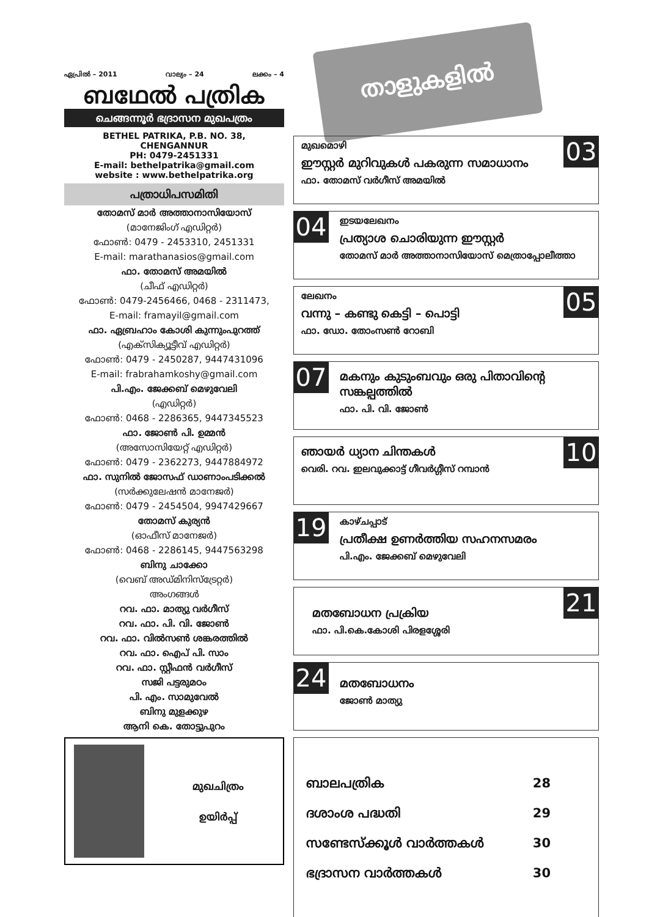ഏപ്രിൽ – 2011 വാല്യം – 24 ലക്കം – 4
ബഥേൽ പത്രിക
ചെങ്ങന്നൂർ ഭദ്രാസന മുഖപത്രം
BETHEL PATRIKA, P.B. NO. 38,
CHENGANNUR
PH: 0479-2451331
E-mail: bethelpatrika@gmail.com
website : www.bethelpatrika.org
പത്രാധിപസമിതി
തോമസ് മാർ അത്താനാസിയോസ്
(മാനേജിംഗ് എഡിറ്റർ)
ഫോൺ: 0479 - 2453310, 2451331
E-mail: marathanasios@gmail.com
ഫാ. തോമസ് അമയിൽ
(ചീഫ് എഡിറ്റർ)
ഫോൺ: 0479-2456466, 0468 - 2311473,
E-mail: framayil@gmail.com
ഫാ. ഏബ്രഹാം കോശി കുന്നുംപുറത്ത്
(എക്സിക്യൂട്ടീവ് എഡിറ്റർ)
ഫോൺ: 0479 - 2450287, 9447431096
E-mail: frabrahamkoshy@gmail.com
പി.എം. ജേക്കബ് മെഴുവേലി
(എഡിറ്റർ)
ഫോൺ: 0468 - 2286365, 9447345523
ഫാ. ജോൺ പി. ഉമ്മൻ
(അസോസിയേറ്റ് എഡിറ്റർ)
ഫോൺ: 0479 - 2362273, 9447884972
ഫാ. സുനിൽ ജോസഫ് ഡാണാംപടിക്കൽ
(സർക്കുലേഷൻ മാനേജർ)
ഫോൺ: 0479 - 2454504, 9947429667
തോമസ് കുര്യൻ
(ഓഫീസ് മാനേജർ)
ഫോൺ: 0468 - 2286145, 9447563298
ബിനു ചാക്കോ
(വെബ് അഡ്മിനിസ്ട്രേറ്റർ)
അംഗങ്ങൾ
റവ. ഫാ. മാത്യു വർഗീസ്
റവ. ഫാ. പി. വി. ജോൺ
റവ. ഫാ. വിൽസൺ ശങ്കരത്തിൽ
റവ. ഫാ. ഐപ് പി. സാം
റവ. ഫാ. സ്റ്റീഫൻ വർഗീസ്
സജി പട്ടരുമഠം
പി. എം. സാമുവേൽ
ബിനു മുളക്കുഴ
ആനി കെ. തോട്ടുപുറം
മുഖചിത്രം
ഉയിർപ്പ്
താളുകളിൽ
03
മുഖമൊഴി
ഈസ്റ്റർ മുറിവുകൾ പകരുന്ന സമാധാനം
ഫാ. തോമസ് വർഗീസ് അമയിൽ
04
ഇടയലേഖനം
പ്രത്യാശ ചൊരിയുന്ന ഈസ്റ്റർ
തോമസ് മാർ അത്താനാസിയോസ് മെത്രാപ്പോലീത്താ
05
ലേഖനം
വന്നു – കണ്ടു കെട്ടി – പൊട്ടി
ഫാ. ഡോ. തോംസൺ റോബി
07
മകനും കുടുംബവും ഒരു പിതാവിന്റെ സങ്കല്പത്തിൽ
ഫാ. പി. വി. ജോൺ
10
ഞായർ ധ്യാന ചിന്തകൾ
വെരി. റവ. ഇലവുക്കാട്ട് ഗീവർഗ്ഗീസ് റമ്പാൻ
19
കാഴ്ചപ്പാട്
പ്രതീക്ഷ ഉണർത്തിയ സഹനസമരം
പി.എം. ജേക്കബ് മെഴുവേലി
21
മതബോധന പ്രക്രിയ
ഫാ. പി.കെ.കോശി പിരളശ്ശേരി
24
മതബോധനം
ജോൺ മാത്യു
ബാലപത്രിക 28
ദശാംശ പദ്ധതി 29
സണ്ടേസ്ക്കൂൾ വാർത്തകൾ 30
ഭദ്രാസന വാർത്തകൾ 30